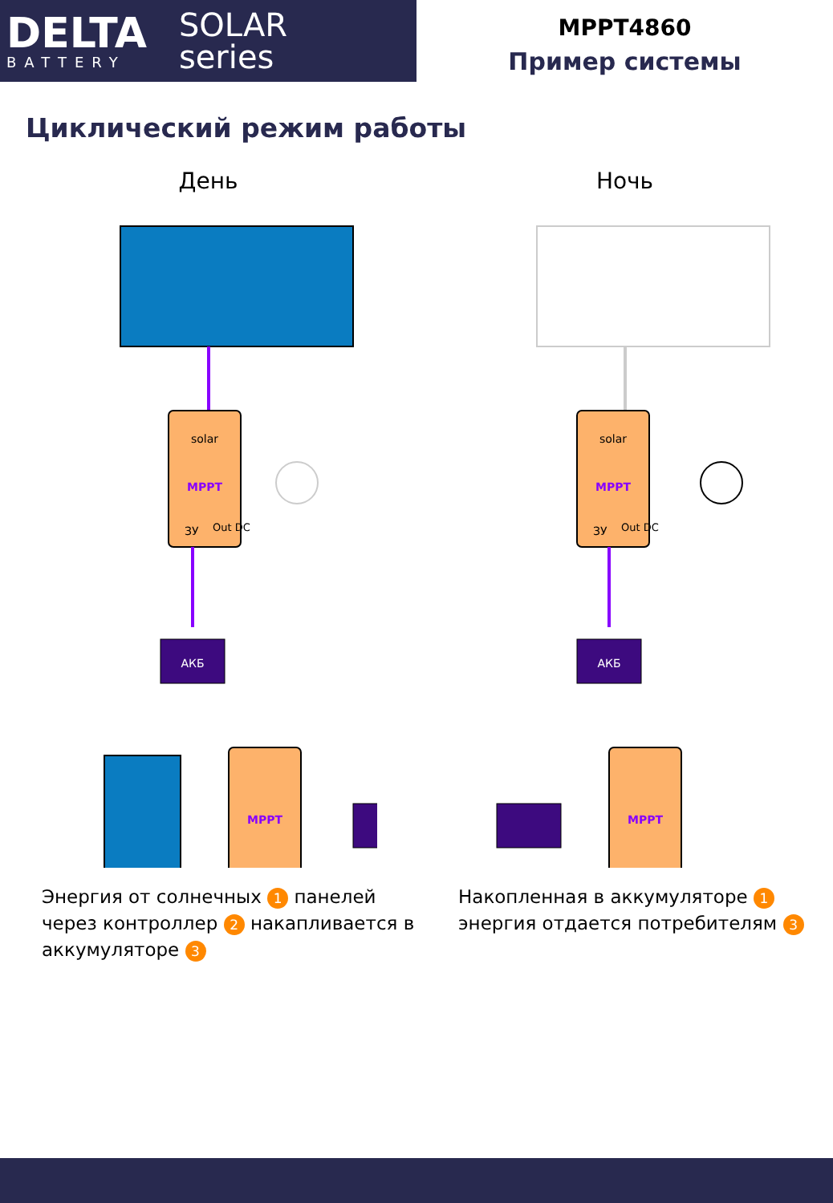DELTA
BATTERY
SOLAR
series
MPPT4860
Пример системы
Циклический режим работы
День
solar
MPPT
ЗУ
Out DC
АКБ
MPPT
Ночь
solar
MPPT
ЗУ
Out DC
АКБ
MPPT
Энергия от солнечных 1 панелей через контроллер 2 накапливается в аккумуляторе 3
Накопленная в аккумуляторе 1 энергия отдается потребителям 3